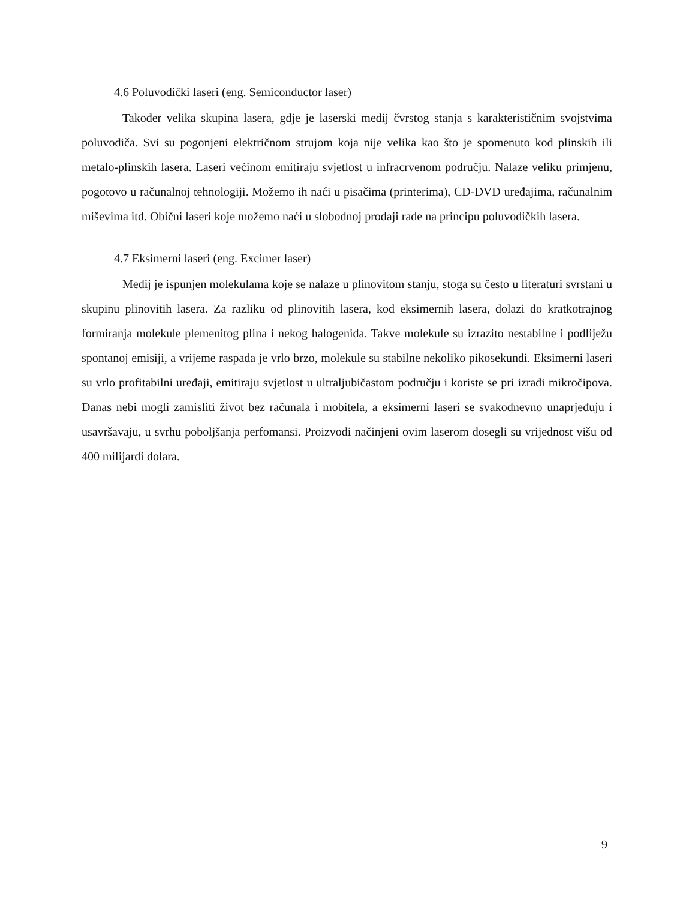4.6 Poluvodički laseri (eng. Semiconductor laser)
Također velika skupina lasera, gdje je laserski medij čvrstog stanja s karakterističnim svojstvima poluvodiča. Svi su pogonjeni električnom strujom koja nije velika kao što je spomenuto kod plinskih ili metalo-plinskih lasera. Laseri većinom emitiraju svjetlost u infracrvenom području. Nalaze veliku primjenu, pogotovo u računalnoj tehnologiji. Možemo ih naći u pisačima (printerima), CD-DVD uređajima, računalnim miševima itd. Obični laseri koje možemo naći u slobodnoj prodaji rade na principu poluvodičkih lasera.
4.7 Eksimerni laseri (eng. Excimer laser)
Medij je ispunjen molekulama koje se nalaze u plinovitom stanju, stoga su često u literaturi svrstani u skupinu plinovitih lasera. Za razliku od plinovitih lasera, kod eksimernih lasera, dolazi do kratkotrajnog formiranja molekule plemenitog plina i nekog halogenida. Takve molekule su izrazito nestabilne i podliježu spontanoj emisiji, a vrijeme raspada je vrlo brzo, molekule su stabilne nekoliko pikosekundi. Eksimerni laseri su vrlo profitabilni uređaji, emitiraju svjetlost u ultraljubičastom području i koriste se pri izradi mikročipova. Danas nebi mogli zamisliti život bez računala i mobitela, a eksimerni laseri se svakodnevno unaprjeđuju i usavršavaju, u svrhu poboljšanja perfomansi. Proizvodi načinjeni ovim laserom dosegli su vrijednost višu od 400 milijardi dolara.
9